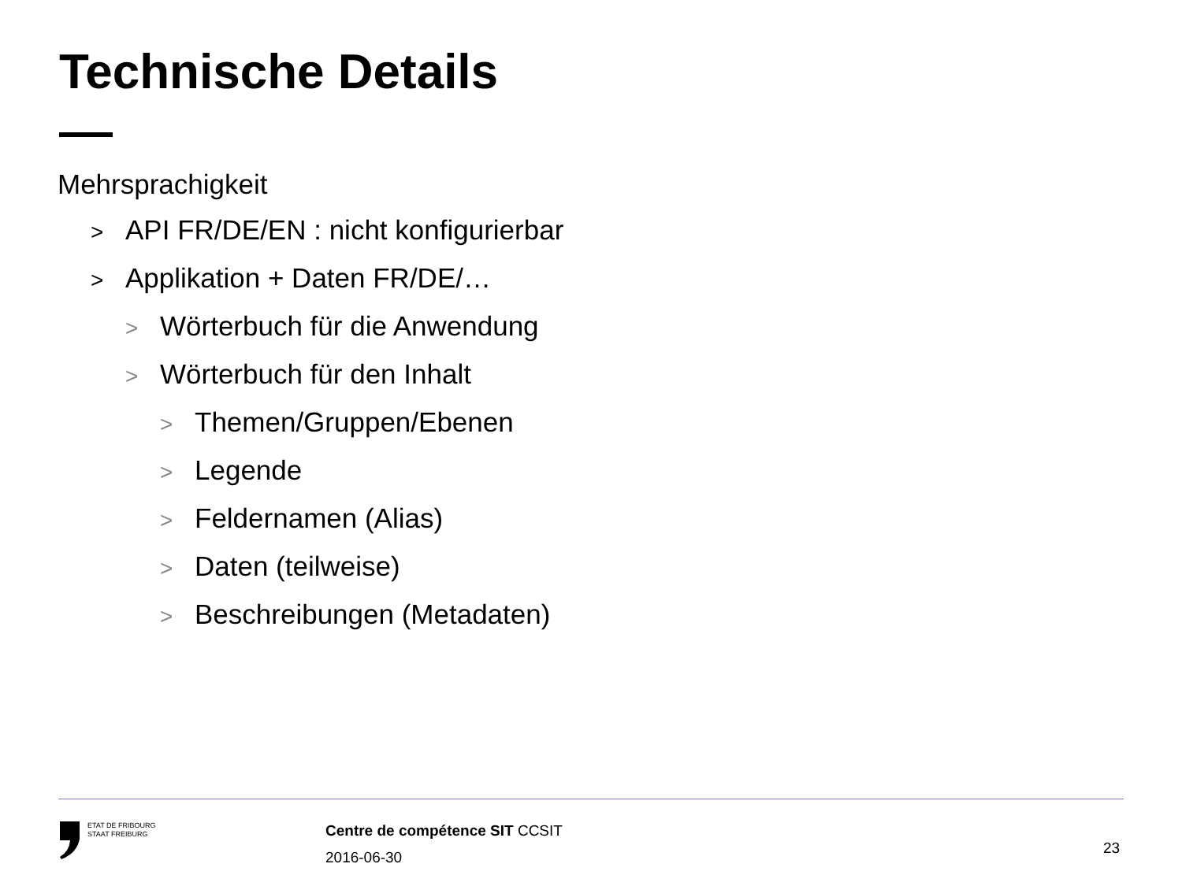Technische Details
Mehrsprachigkeit
> API FR/DE/EN : nicht konfigurierbar
> Applikation + Daten FR/DE/…
> Wörterbuch für die Anwendung
> Wörterbuch für den Inhalt
> Themen/Gruppen/Ebenen
> Legende
> Feldernamen (Alias)
> Daten (teilweise)
> Beschreibungen (Metadaten)
ETAT DE FRIBOURG
STAAT FREIBURG
Centre de compétence SIT CCSIT
2016-06-30
23